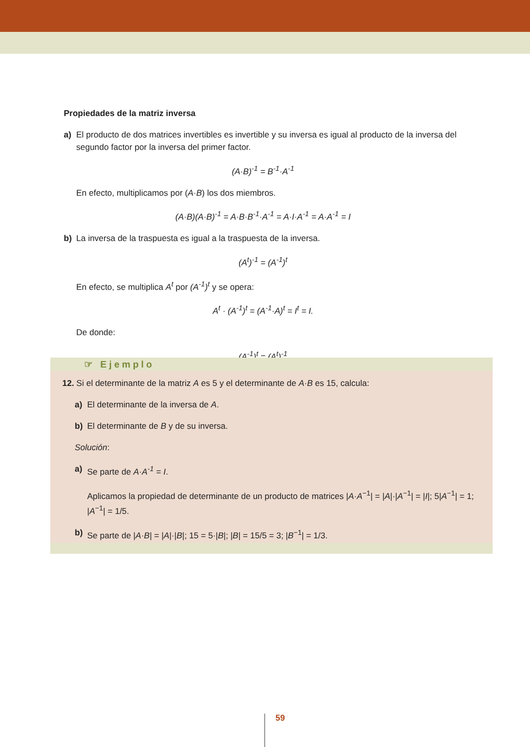Propiedades de la matriz inversa
a) El producto de dos matrices invertibles es invertible y su inversa es igual al producto de la inversa del segundo factor por la inversa del primer factor.
(A·B)<sup>-1</sup> = B<sup>-1</sup>·A<sup>-1</sup>
En efecto, multiplicamos por (A·B) los dos miembros.
(A·B)(A·B)<sup>-1</sup> = A·B·B<sup>-1</sup>·A<sup>-1</sup> = A·I·A<sup>-1</sup> = A·A<sup>-1</sup> = I
b) La inversa de la traspuesta es igual a la traspuesta de la inversa.
(A<sup>t</sup>)<sup>-1</sup> = (A<sup>-1</sup>)<sup>t</sup>
En efecto, se multiplica A<sup>t</sup> por (A<sup>-1</sup>)<sup>t</sup> y se opera:
A<sup>t</sup> · (A<sup>-1</sup>)<sup>t</sup> = (A<sup>-1</sup>·A)<sup>t</sup> = I<sup>t</sup> = I.
De donde:
(A<sup>-1</sup>)<sup>t</sup> = (A<sup>t</sup>)<sup>-1</sup>
☞ Ejemplo
12. Si el determinante de la matriz A es 5 y el determinante de A·B es 15, calcula:
a) El determinante de la inversa de A.
b) El determinante de B y de su inversa.
Solución:
a) Se parte de A·A<sup>-1</sup> = I.
Aplicamos la propiedad de determinante de un producto de matrices |A·A<sup>−1</sup>| = |A|·|A<sup>−1</sup>| = |I|; 5|A<sup>−1</sup>| = 1; |A<sup>−1</sup>| = 1/5.
b) Se parte de |A·B| = |A|·|B|; 15 = 5·|B|; |B| = 15/5 = 3; |B<sup>−1</sup>| = 1/3.
59